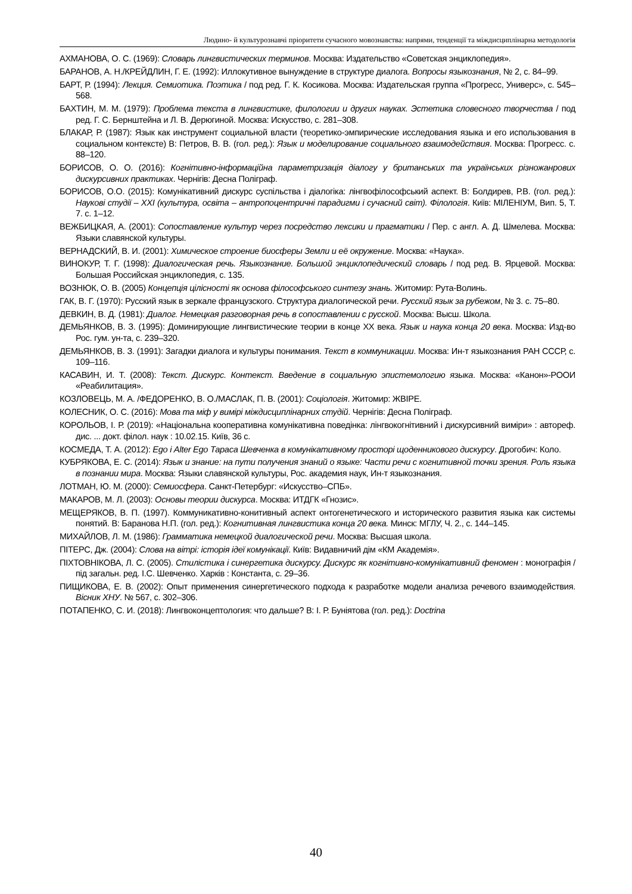Людино- й культурознавчі пріоритети сучасного мовознавства: напрями, тенденції та міждисциплінарна методологія
АХМАНОВА, О. С. (1969): Словарь лингвистических терминов. Москва: Издательство «Советская энциклопедия».
БАРАНОВ, А. Н./КРЕЙДЛИН, Г. Е. (1992): Иллокутивное вынуждение в структуре диалога. Вопросы языкознания, № 2, с. 84–99.
БАРТ, Р. (1994): Лекция. Семиотика. Поэтика / под ред. Г. К. Косикова. Москва: Издательская группа «Прогресс, Универс», с. 545–568.
БАХТИН, М. М. (1979): Проблема текста в лингвистике, филологии и других науках. Эстетика словесного творчества / под ред. Г. С. Бернштейна и Л. В. Дерюгиной. Москва: Искусство, с. 281–308.
БЛАКАР, Р. (1987): Язык как инструмент социальной власти (теоретико-эмпирические исследования языка и его использования в социальном контексте) В: Петров, В. В. (гол. ред.): Язык и моделирование социального взаимодействия. Москва: Прогресс. с. 88–120.
БОРИСОВ, О. О. (2016): Когнітивно-інформаційна параметризація діалогу у британських та українських різножанрових дискурсивних практиках. Чернігів: Десна Поліграф.
БОРИСОВ, О.О. (2015): Комунікативний дискурс суспільства і діалогіка: лінгвофілософський аспект. В: Болдирев, Р.В. (гол. ред.): Наукові студії – XXI (культура, освіта – антропоцентричні парадигми і сучасний світ). Філологія. Київ: МІЛЕНІУМ, Вип. 5, Т. 7. с. 1–12.
ВЕЖБИЦКАЯ, А. (2001): Сопоставление культур через посредство лексики и прагматики / Пер. с англ. А. Д. Шмелева. Москва: Языки славянской культуры.
ВЕРНАДСКИЙ, В. И. (2001): Химическое строение биосферы Земли и её окружение. Москва: «Наука».
ВИНОКУР, Т. Г. (1998): Диалогическая речь. Языкознание. Большой энциклопедический словарь / под ред. В. Ярцевой. Москва: Большая Российская энциклопедия, с. 135.
ВОЗНЮК, О. В. (2005) Концепція цілісності як основа філософського синтезу знань. Житомир: Рута-Волинь.
ГАК, В. Г. (1970): Русский язык в зеркале французского. Структура диалогической речи. Русский язык за рубежом, № 3. с. 75–80.
ДЕВКИН, В. Д. (1981): Диалог. Немецкая разговорная речь в сопоставлении с русской. Москва: Высш. Школа.
ДЕМЬЯНКОВ, В. З. (1995): Доминирующие лингвистические теории в конце XX века. Язык и наука конца 20 века. Москва: Изд-во Рос. гум. ун-та, с. 239–320.
ДЕМЬЯНКОВ, В. З. (1991): Загадки диалога и культуры понимания. Текст в коммуникации. Москва: Ин-т языкознания РАН СССР, с. 109–116.
КАСАВИН, И. Т. (2008): Текст. Дискурс. Контекст. Введение в социальную эпистемологию языка. Москва: «Канон»-РООИ «Реабилитация».
КОЗЛОВЕЦЬ, М. А. /ФЕДОРЕНКО, В. О./МАСЛАК, П. В. (2001): Соціологія. Житомир: ЖВІРЕ.
КОЛЕСНИК, О. С. (2016): Мова та міф у вимірі міждисциплінарних студій. Чернігів: Десна Поліграф.
КОРОЛЬОВ, І. Р. (2019): «Національна кооперативна комунікативна поведінка: лінгвокогнітивний і дискурсивний виміри» : автореф. дис. ... докт. філол. наук : 10.02.15. Київ, 36 с.
КОСМЕДА, Т. А. (2012): Ego і Alter Ego Тараса Шевченка в комунікативному просторі щоденникового дискурсу. Дрогобич: Коло.
КУБРЯКОВА, Е. С. (2014): Язык и знание: на пути получения знаний о языке: Части речи с когнитивной точки зрения. Роль языка в познании мира. Москва: Языки славянской культуры, Рос. академия наук, Ин-т языкознания.
ЛОТМАН, Ю. М. (2000): Семиосфера. Санкт-Петербург: «Искусство–СПБ».
МАКАРОВ, М. Л. (2003): Основы теории дискурса. Москва: ИТДГК «Гнозис».
МЕЩЕРЯКОВ, В. П. (1997). Коммуникативно-конитивный аспект онтогенетического и исторического развития языка как системы понятий. В: Баранова Н.П. (гол. ред.): Когнитивная лингвистика конца 20 века. Минск: МГЛУ, Ч. 2., с. 144–145.
МИХАЙЛОВ, Л. М. (1986): Грамматика немецкой диалогической речи. Москва: Высшая школа.
ПІТЕРС, Дж. (2004): Слова на вітрі: історія ідеї комунікації. Київ: Видавничий дім «КМ Академія».
ПІХТОВНІКОВА, Л. С. (2005). Стилістика і синергетика дискурсу. Дискурс як когнітивно-комунікативний феномен : монографія / під загальн. ред. І.С. Шевченко. Харків : Константа, с. 29–36.
ПИЩИКОВА, Е. В. (2002): Опыт применения синергетического подхода к разработке модели анализа речевого взаимодействия. Вісник ХНУ. № 567, с. 302–306.
ПОТАПЕНКО, С. И. (2018): Лингвоконцептология: что дальше? В: І. Р. Буніятова (гол. ред.): Doctrina
40